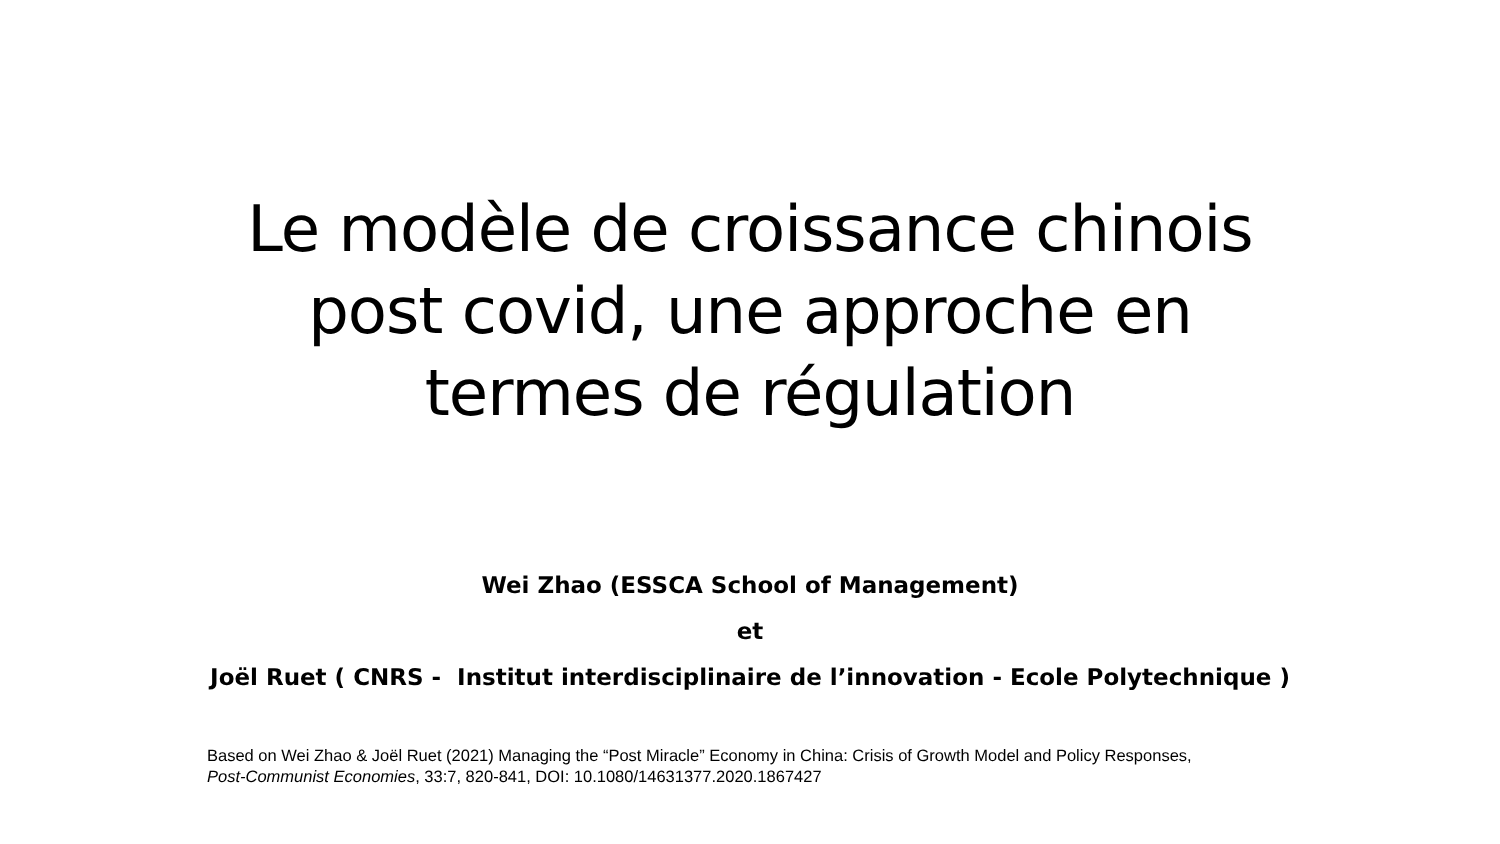Le modèle de croissance chinois
post covid, une approche en
termes de régulation
Wei Zhao (ESSCA School of Management)
et
Joël Ruet ( CNRS - Institut interdisciplinaire de l’innovation - Ecole Polytechnique )
Based on Wei Zhao & Joël Ruet (2021) Managing the “Post Miracle” Economy in China: Crisis of Growth Model and Policy Responses,
Post-Communist Economies, 33:7, 820-841, DOI: 10.1080/14631377.2020.1867427